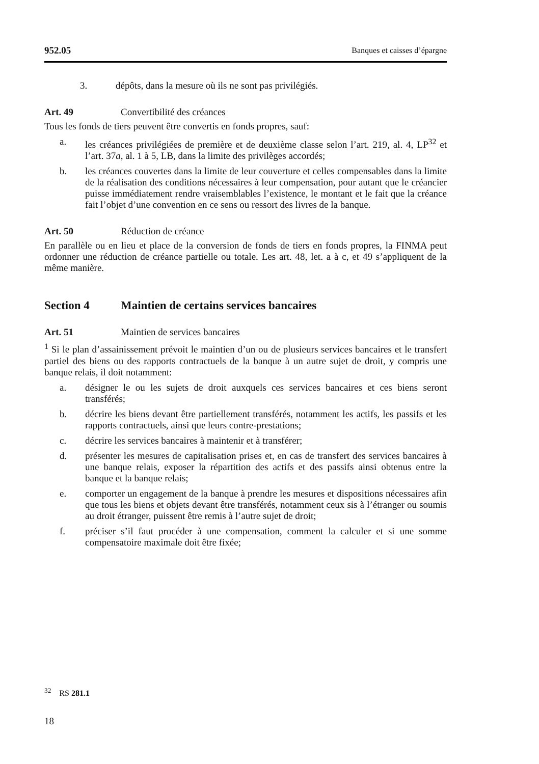952.05 Banques et caisses d’épargne
3. dépôts, dans la mesure où ils ne sont pas privilégiés.
Art. 49 Convertibilité des créances
Tous les fonds de tiers peuvent être convertis en fonds propres, sauf:
a. les créances privilégiées de première et de deuxième classe selon l’art. 219, al. 4, LP<sup>32</sup> et l’art. 37a, al. 1 à 5, LB, dans la limite des privilèges accordés;
b. les créances couvertes dans la limite de leur couverture et celles compensables dans la limite de la réalisation des conditions nécessaires à leur compensation, pour autant que le créancier puisse immédiatement rendre vraisemblables l’existence, le montant et le fait que la créance fait l’objet d’une convention en ce sens ou ressort des livres de la banque.
Art. 50 Réduction de créance
En parallèle ou en lieu et place de la conversion de fonds de tiers en fonds propres, la FINMA peut ordonner une réduction de créance partielle ou totale. Les art. 48, let. a à c, et 49 s’appliquent de la même manière.
Section 4 Maintien de certains services bancaires
Art. 51 Maintien de services bancaires
<sup>1</sup> Si le plan d’assainissement prévoit le maintien d’un ou de plusieurs services bancaires et le transfert partiel des biens ou des rapports contractuels de la banque à un autre sujet de droit, y compris une banque relais, il doit notamment:
a. désigner le ou les sujets de droit auxquels ces services bancaires et ces biens seront transférés;
b. décrire les biens devant être partiellement transférés, notamment les actifs, les passifs et les rapports contractuels, ainsi que leurs contre-prestations;
c. décrire les services bancaires à maintenir et à transférer;
d. présenter les mesures de capitalisation prises et, en cas de transfert des services bancaires à une banque relais, exposer la répartition des actifs et des passifs ainsi obtenus entre la banque et la banque relais;
e. comporter un engagement de la banque à prendre les mesures et dispositions nécessaires afin que tous les biens et objets devant être transférés, notamment ceux sis à l’étranger ou soumis au droit étranger, puissent être remis à l’autre sujet de droit;
f. préciser s’il faut procéder à une compensation, comment la calculer et si une somme compensatoire maximale doit être fixée;
<sup>32</sup> RS 281.1
18